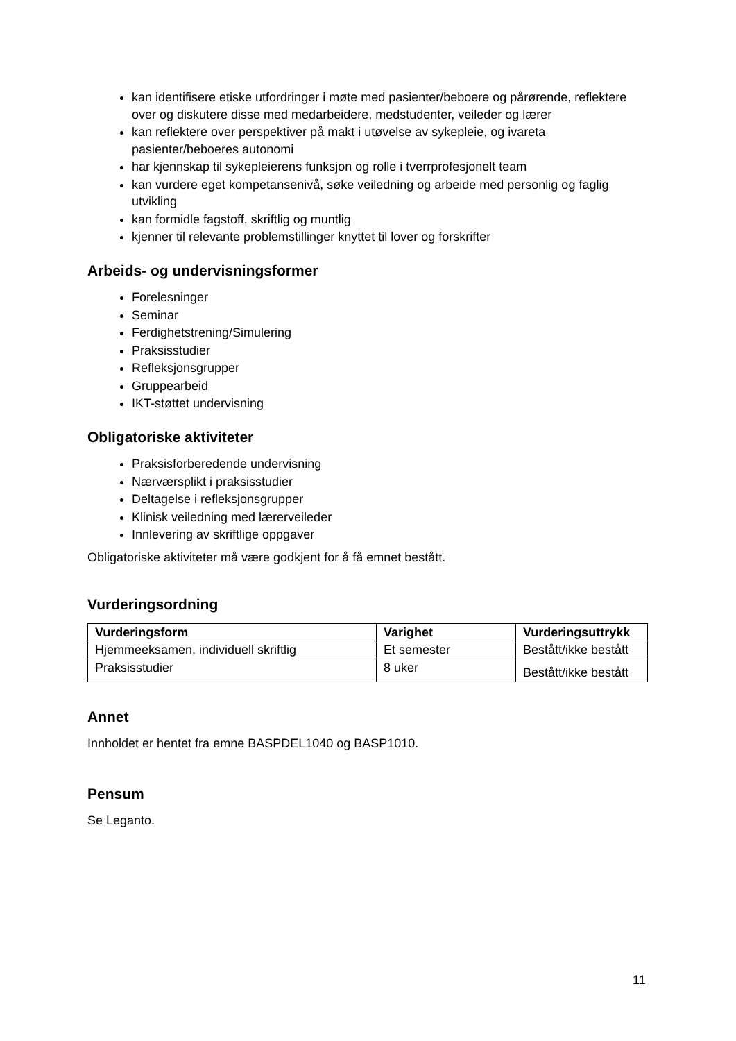kan identifisere etiske utfordringer i møte med pasienter/beboere og pårørende, reflektere over og diskutere disse med medarbeidere, medstudenter, veileder og lærer
kan reflektere over perspektiver på makt i utøvelse av sykepleie, og ivareta pasienter/beboeres autonomi
har kjennskap til sykepleierens funksjon og rolle i tverrprofesjonelt team
kan vurdere eget kompetansenivå, søke veiledning og arbeide med personlig og faglig utvikling
kan formidle fagstoff, skriftlig og muntlig
kjenner til relevante problemstillinger knyttet til lover og forskrifter
Arbeids- og undervisningsformer
Forelesninger
Seminar
Ferdighetstrening/Simulering
Praksisstudier
Refleksjonsgrupper
Gruppearbeid
IKT-støttet undervisning
Obligatoriske aktiviteter
Praksisforberedende undervisning
Nærværsplikt i praksisstudier
Deltagelse i refleksjonsgrupper
Klinisk veiledning med lærerveileder
Innlevering av skriftlige oppgaver
Obligatoriske aktiviteter må være godkjent for å få emnet bestått.
Vurderingsordning
| Vurderingsform | Varighet | Vurderingsuttrykk |
| --- | --- | --- |
| Hjemmeeksamen, individuell skriftlig | Et semester | Bestått/ikke bestått |
| Praksisstudier | 8 uker | Bestått/ikke bestått |
Annet
Innholdet er hentet fra emne BASPDEL1040 og BASP1010.
Pensum
Se Leganto.
11